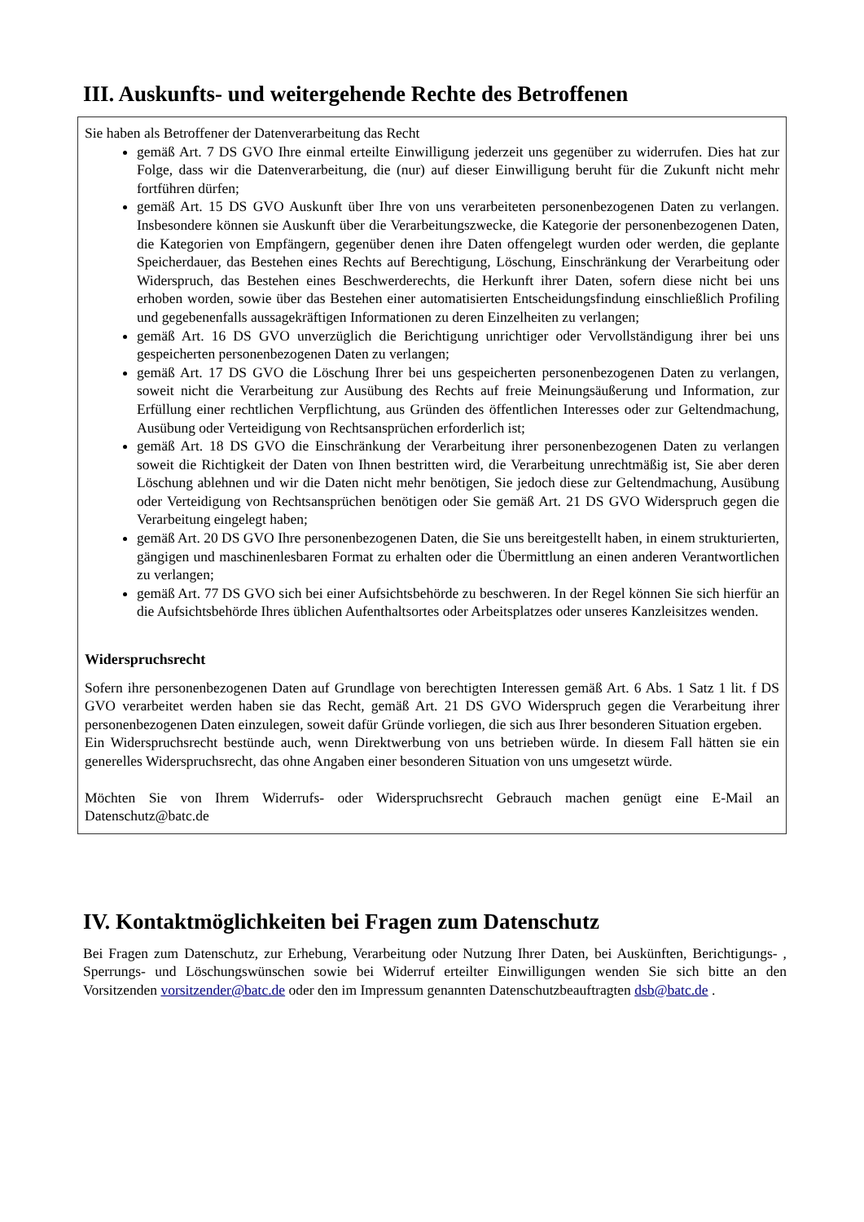III. Auskunfts- und weitergehende Rechte des Betroffenen
Sie haben als Betroffener der Datenverarbeitung das Recht
gemäß Art. 7 DS GVO Ihre einmal erteilte Einwilligung jederzeit uns gegenüber zu widerrufen. Dies hat zur Folge, dass wir die Datenverarbeitung, die (nur) auf dieser Einwilligung beruht für die Zukunft nicht mehr fortführen dürfen;
gemäß Art. 15 DS GVO Auskunft über Ihre von uns verarbeiteten personenbezogenen Daten zu verlangen. Insbesondere können sie Auskunft über die Verarbeitungszwecke, die Kategorie der personenbezogenen Daten, die Kategorien von Empfängern, gegenüber denen ihre Daten offengelegt wurden oder werden, die geplante Speicherdauer, das Bestehen eines Rechts auf Berechtigung, Löschung, Einschränkung der Verarbeitung oder Widerspruch, das Bestehen eines Beschwerderechts, die Herkunft ihrer Daten, sofern diese nicht bei uns erhoben worden, sowie über das Bestehen einer automatisierten Entscheidungsfindung einschließlich Profiling und gegebenenfalls aussagekräftigen Informationen zu deren Einzelheiten zu verlangen;
gemäß Art. 16 DS GVO unverzüglich die Berichtigung unrichtiger oder Vervollständigung ihrer bei uns gespeicherten personenbezogenen Daten zu verlangen;
gemäß Art. 17 DS GVO die Löschung Ihrer bei uns gespeicherten personenbezogenen Daten zu verlangen, soweit nicht die Verarbeitung zur Ausübung des Rechts auf freie Meinungsäußerung und Information, zur Erfüllung einer rechtlichen Verpflichtung, aus Gründen des öffentlichen Interesses oder zur Geltendmachung, Ausübung oder Verteidigung von Rechtsansprüchen erforderlich ist;
gemäß Art. 18 DS GVO die Einschränkung der Verarbeitung ihrer personenbezogenen Daten zu verlangen soweit die Richtigkeit der Daten von Ihnen bestritten wird, die Verarbeitung unrechtmäßig ist, Sie aber deren Löschung ablehnen und wir die Daten nicht mehr benötigen, Sie jedoch diese zur Geltendmachung, Ausübung oder Verteidigung von Rechtsansprüchen benötigen oder Sie gemäß Art. 21 DS GVO Widerspruch gegen die Verarbeitung eingelegt haben;
gemäß Art. 20 DS GVO Ihre personenbezogenen Daten, die Sie uns bereitgestellt haben, in einem strukturierten, gängigen und maschinenlesbaren Format zu erhalten oder die Übermittlung an einen anderen Verantwortlichen zu verlangen;
gemäß Art. 77 DS GVO sich bei einer Aufsichtsbehörde zu beschweren. In der Regel können Sie sich hierfür an die Aufsichtsbehörde Ihres üblichen Aufenthaltsortes oder Arbeitsplatzes oder unseres Kanzleisitzes wenden.
Widerspruchsrecht
Sofern ihre personenbezogenen Daten auf Grundlage von berechtigten Interessen gemäß Art. 6 Abs. 1 Satz 1 lit. f DS GVO verarbeitet werden haben sie das Recht, gemäß Art. 21 DS GVO Widerspruch gegen die Verarbeitung ihrer personenbezogenen Daten einzulegen, soweit dafür Gründe vorliegen, die sich aus Ihrer besonderen Situation ergeben.
Ein Widerspruchsrecht bestünde auch, wenn Direktwerbung von uns betrieben würde. In diesem Fall hätten sie ein generelles Widerspruchsrecht, das ohne Angaben einer besonderen Situation von uns umgesetzt würde.
Möchten Sie von Ihrem Widerrufs- oder Widerspruchsrecht Gebrauch machen genügt eine E-Mail an Datenschutz@batc.de
IV. Kontaktmöglichkeiten bei Fragen zum Datenschutz
Bei Fragen zum Datenschutz, zur Erhebung, Verarbeitung oder Nutzung Ihrer Daten, bei Auskünften, Berichtigungs- , Sperrungs- und Löschungswünschen sowie bei Widerruf erteilter Einwilligungen wenden Sie sich bitte an den Vorsitzenden vorsitzender@batc.de oder den im Impressum genannten Datenschutzbeauftragten dsb@batc.de .